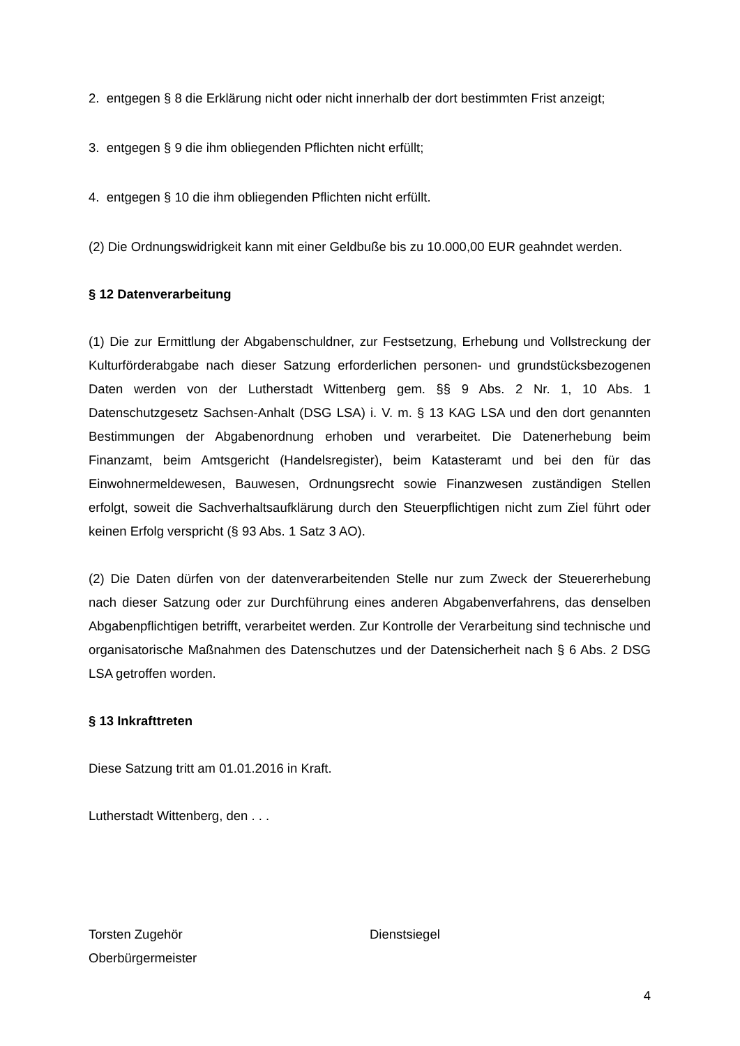2. entgegen § 8 die Erklärung nicht oder nicht innerhalb der dort bestimmten Frist anzeigt;
3. entgegen § 9 die ihm obliegenden Pflichten nicht erfüllt;
4. entgegen § 10 die ihm obliegenden Pflichten nicht erfüllt.
(2) Die Ordnungswidrigkeit kann mit einer Geldbuße bis zu 10.000,00 EUR geahndet werden.
§ 12 Datenverarbeitung
(1) Die zur Ermittlung der Abgabenschuldner, zur Festsetzung, Erhebung und Vollstreckung der Kulturförderabgabe nach dieser Satzung erforderlichen personen- und grundstücksbezogenen Daten werden von der Lutherstadt Wittenberg gem. §§ 9 Abs. 2 Nr. 1, 10 Abs. 1 Datenschutzgesetz Sachsen-Anhalt (DSG LSA) i. V. m. § 13 KAG LSA und den dort genannten Bestimmungen der Abgabenordnung erhoben und verarbeitet. Die Datenerhebung beim Finanzamt, beim Amtsgericht (Handelsregister), beim Katasteramt und bei den für das Einwohnermeldewesen, Bauwesen, Ordnungsrecht sowie Finanzwesen zuständigen Stellen erfolgt, soweit die Sachverhaltsaufklärung durch den Steuerpflichtigen nicht zum Ziel führt oder keinen Erfolg verspricht (§ 93 Abs. 1 Satz 3 AO).
(2) Die Daten dürfen von der datenverarbeitenden Stelle nur zum Zweck der Steuererhebung nach dieser Satzung oder zur Durchführung eines anderen Abgabenverfahrens, das denselben Abgabenpflichtigen betrifft, verarbeitet werden. Zur Kontrolle der Verarbeitung sind technische und organisatorische Maßnahmen des Datenschutzes und der Datensicherheit nach § 6 Abs. 2 DSG LSA getroffen worden.
§ 13 Inkrafttreten
Diese Satzung tritt am 01.01.2016 in Kraft.
Lutherstadt Wittenberg, den . . .
Torsten Zugehör
Oberbürgermeister
Dienstsiegel
4